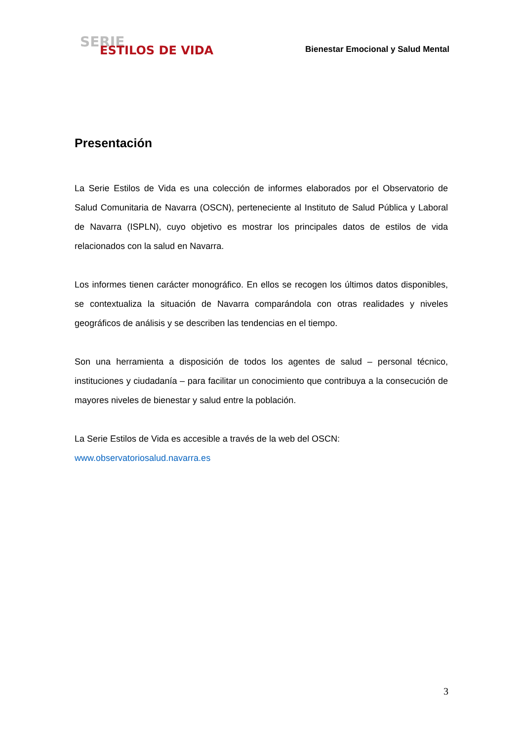SERIE
ESTILOS DE VIDA Bienestar Emocional y Salud Mental
Presentación
La Serie Estilos de Vida es una colección de informes elaborados por el Observatorio de Salud Comunitaria de Navarra (OSCN), perteneciente al Instituto de Salud Pública y Laboral de Navarra (ISPLN), cuyo objetivo es mostrar los principales datos de estilos de vida relacionados con la salud en Navarra.
Los informes tienen carácter monográfico. En ellos se recogen los últimos datos disponibles, se contextualiza la situación de Navarra comparándola con otras realidades y niveles geográficos de análisis y se describen las tendencias en el tiempo.
Son una herramienta a disposición de todos los agentes de salud – personal técnico, instituciones y ciudadanía – para facilitar un conocimiento que contribuya a la consecución de mayores niveles de bienestar y salud entre la población.
La Serie Estilos de Vida es accesible a través de la web del OSCN:
www.observatoriosalud.navarra.es
3